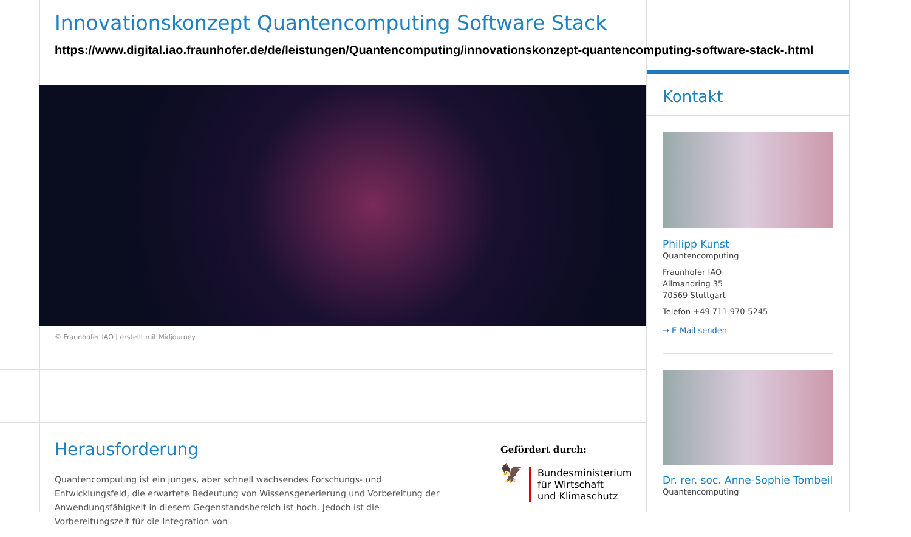Innovationskonzept Quantencomputing Software Stack
https://www.digital.iao.fraunhofer.de/de/leistungen/Quantencomputing/innovationskonzept-quantencomputing-software-stack-.html
© Fraunhofer IAO | erstellt mit Midjourney
Herausforderung
Quantencomputing ist ein junges, aber schnell wachsendes Forschungs- und Entwicklungsfeld, die erwartete Bedeutung von Wissensgenerierung und Vorbereitung der Anwendungsfähigkeit in diesem Gegenstandsbereich ist hoch. Jedoch ist die Vorbereitungszeit für die Integration von
Gefördert durch:
🦅
Bundesministerium
für Wirtschaft
und Klimaschutz
Kontakt
Philipp Kunst
Quantencomputing
Fraunhofer IAO
Allmandring 35
70569 Stuttgart
Telefon +49 711 970-5245
→ E-Mail senden
Dr. rer. soc. Anne-Sophie Tombeil
Quantencomputing